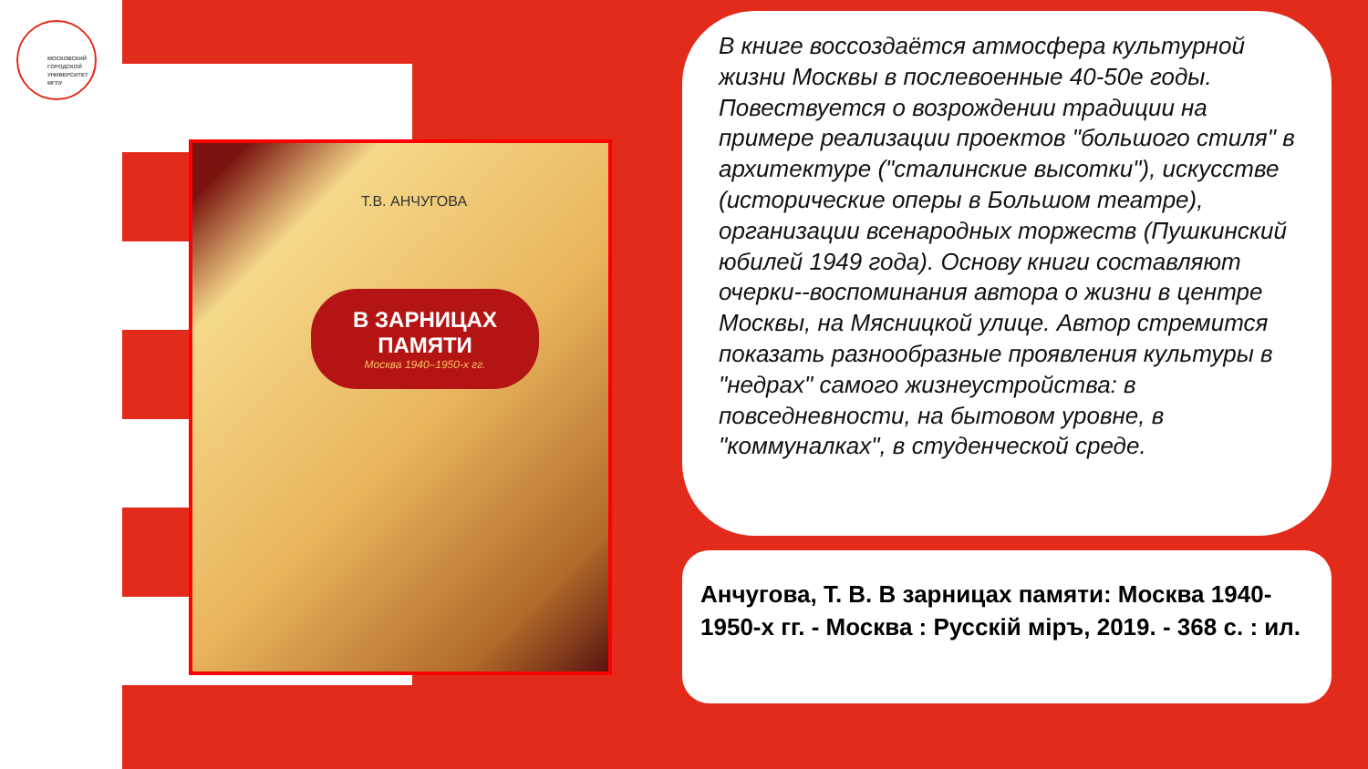МОСКОВСКИЙ
ГОРОДСКОЙ
УНИВЕРСИТЕТ
МГПУ
Т.В. АНЧУГОВА
В ЗАРНИЦАХ
ПАМЯТИ
Москва 1940–1950-х гг.
В книге воссоздаётся атмосфера культурной жизни Москвы в послевоенные 40-50е годы. Повествуется о возрождении традиции на примере реализации проектов "большого стиля" в архитектуре ("сталинские высотки"), искусстве (исторические оперы в Большом театре), организации всенародных торжеств (Пушкинский юбилей 1949 года). Основу книги составляют очерки--воспоминания автора о жизни в центре Москвы, на Мясницкой улице. Автор стремится показать разнообразные проявления культуры в "недрах" самого жизнеустройства: в повседневности, на бытовом уровне, в "коммуналках", в студенческой среде.
Анчугова, Т. В. В зарницах памяти: Москва 1940-1950-х гг. - Москва : Русскій міръ, 2019. - 368 с. : ил.